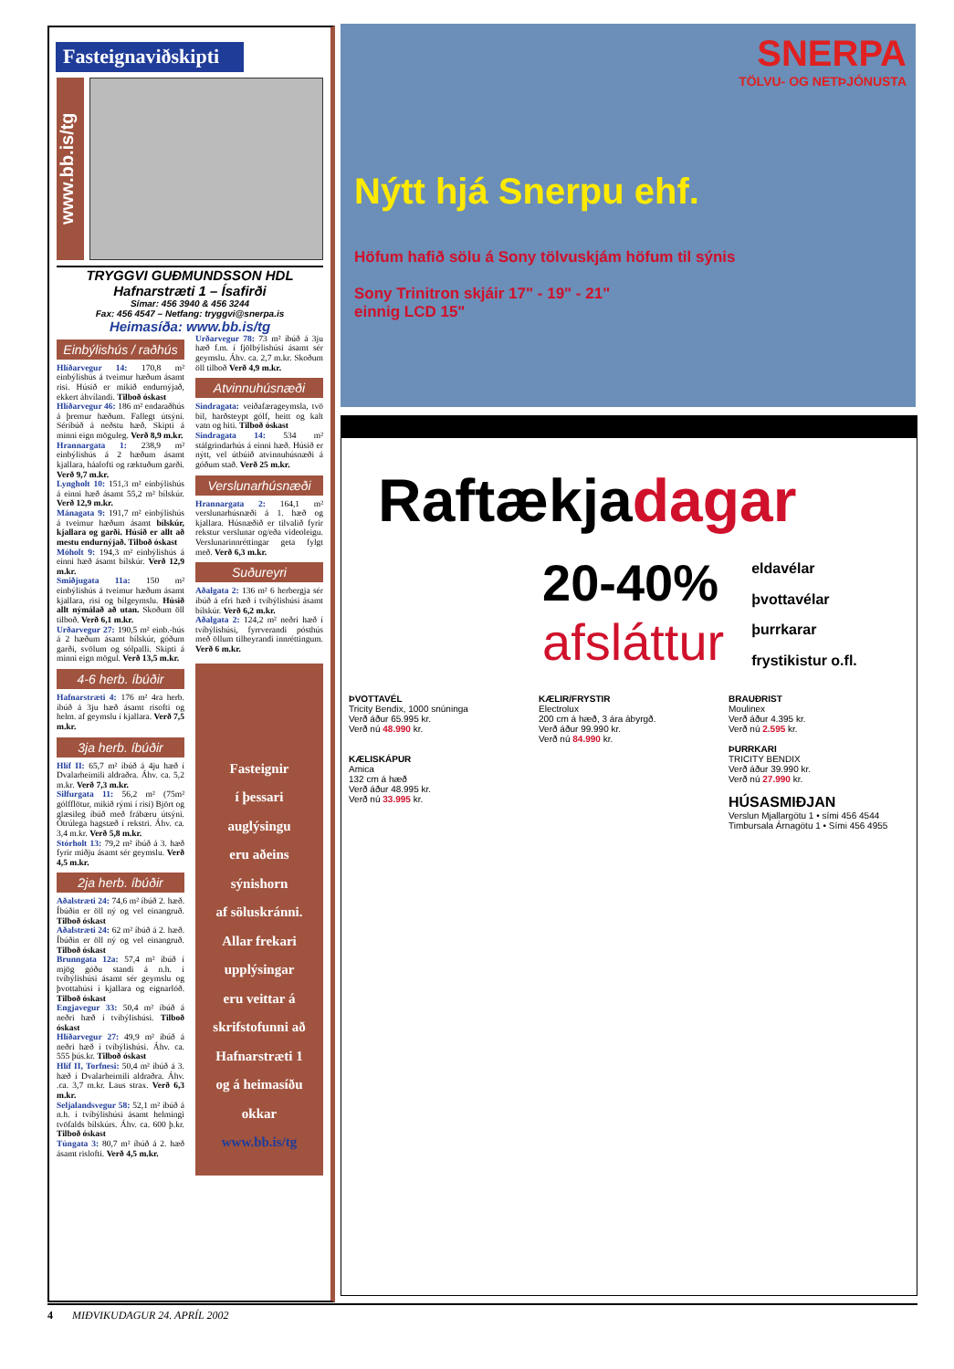Fasteignaviðskipti
www.bb.is/tg
TRYGGVI GUÐMUNDSSON HDL
Hafnarstræti 1 – Ísafirði
Símar: 456 3940 & 456 3244
Fax: 456 4547 – Netfang: tryggvi@snerpa.is
Heimasíða: www.bb.is/tg
Einbýlishús / raðhús
Hlíðarvegur 14: 170,8 m² einbýlishús á tveimur hæðum ásamt risi. Húsið er mikið endurnýjað, ekkert áhvílandi. Tilboð óskast
Hlíðarvegur 46: 186 m² endaraðhús á þremur hæðum. Fallegt útsýni. Séríbúð á neðstu hæð. Skipti á minni eign möguleg. Verð 8,9 m.kr.
Hrannargata 1: 238,9 m² einbýlishús á 2 hæðum ásamt kjallara, háalofti og ræktuðum garði. Verð 9,7 m.kr.
Lyngholt 10: 151,3 m² einbýlishús á einni hæð ásamt 55,2 m² bílskúr. Verð 12,9 m.kr.
Mánagata 9: 191,7 m² einbýlishús á tveimur hæðum ásamt bílskúr, kjallara og garði. Húsið er allt að mestu endurnýjað. Tilboð óskast
Móholt 9: 194,3 m² einbýlishús á einni hæð ásamt bílskúr. Verð 12,9 m.kr.
Smiðjugata 11a: 150 m² einbýlishús á tveimur hæðum ásamt kjallara, risi og bílgeymslu. Húsið allt nýmálað að utan. Skoðum öll tilboð. Verð 6,1 m.kr.
Urðarvegur 27: 190,5 m² einb.-hús á 2 hæðum ásamt bílskúr, góðum garði, svölum og sólpalli. Skipti á minni eign mögul. Verð 13,5 m.kr.
4-6 herb. íbúðir
Hafnarstræti 4: 176 m² 4ra herb. íbúð á 3ju hæð ásamt risofti og helm. af geymslu í kjallara. Verð 7,5 m.kr.
3ja herb. íbúðir
Hlíf II: 65,7 m² íbúð á 4ju hæð í Dvalarheimili aldraðra. Áhv. ca. 5,2 m.kr. Verð 7,3 m.kr.
Silfurgata 11: 56,2 m² (75m² gólfflötur, mikið rými í risi) Björt og glæsileg íbúð með frábæru útsýni. Ótrúlega hagstæð í rekstri. Áhv. ca. 3,4 m.kr. Verð 5,8 m.kr.
Stórholt 13: 79,2 m² íbúð á 3. hæð fyrir miðju ásamt sér geymslu. Verð 4,5 m.kr.
2ja herb. íbúðir
Aðalstræti 24: 74,6 m² íbúð 2. hæð. Íbúðin er öll ný og vel einangruð. Tilboð óskast
Aðalstræti 24: 62 m² íbúð á 2. hæð. Íbúðin er öll ný og vel einangruð. Tilboð óskast
Brunngata 12a: 57,4 m² íbúð í mjög góðu standi á n.h. í tvíbýlishúsi ásamt sér geymslu og þvottahúsi í kjallara og eignarlóð. Tilboð óskast
Engjavegur 33: 50,4 m² íbúð á neðri hæð í tvíbýlishúsi. Tilboð óskast
Hlíðarvegur 27: 49,9 m² íbúð á neðri hæð í tvíbýlishúsi. Áhv. ca. 555 þús.kr. Tilboð óskast
Hlíf II, Torfnesi: 50,4 m² íbúð á 3. hæð í Dvalarheimili aldraðra. Áhv. .ca. 3,7 m.kr. Laus strax. Verð 6,3 m.kr.
Seljalandsvegur 58: 52,1 m² íbúð á n.h. í tvíbýlishúsi ásamt helmingi tvöfalds bílskúrs. Áhv. ca. 600 þ.kr. Tilboð óskast
Túngata 3: 80,7 m² íbúð á 2. hæð ásamt rislofti. Verð 4,5 m.kr.
Urðarvegur 78: 73 m² íbúð á 3ju hæð f.m. í fjölbýlishúsi ásamt sér geymslu. Áhv. ca. 2,7 m.kr. Skoðum öll tilboð Verð 4,9 m.kr.
Atvinnuhúsnæði
Sindragata: veiðafærageymsla, tvö bil, harðsteypt gólf, heitt og kalt vatn og hiti. Tilboð óskast
Sindragata 14: 534 m² stálgrindarhús á einni hæð. Húsið er nýtt, vel útbúið atvinnuhúsnæði á góðum stað. Verð 25 m.kr.
Verslunarhúsnæði
Hrannargata 2: 164,1 m² verslunarhúsnæði á 1. hæð og kjallara. Húsnæðið er tilvalið fyrir rekstur verslunar og/eða videoleigu. Verslunarinnréttingar geta fylgt með. Verð 6,3 m.kr.
Suðureyri
Aðalgata 2: 136 m² 6 herbergja sér íbúð á efri hæð í tvíbýlishúsi ásamt bílskúr. Verð 6,2 m.kr.
Aðalgata 2: 124,2 m² neðri hæð í tvíbýlishúsi, fyrrverandi pósthús með öllum tilheyrandi innréttingum. Verð 6 m.kr.
Fasteignir
í þessari
auglýsingu
eru aðeins
sýnishorn
af söluskránni.
Allar frekari
upplýsingar
eru veittar á
skrifstofunni að
Hafnarstræti 1
og á heimasíðu
okkar
www.bb.is/tg
SNERPA
TÖLVU- OG NETÞJÓNUSTA
Nýtt hjá Snerpu ehf.
Höfum hafið sölu á Sony tölvuskjám höfum til sýnis
Sony Trinitron skjáir 17" - 19" - 21"
einnig LCD 15"
Raftækjadagar
20-40%
afsláttur
eldavélar
þvottavélar
þurrkarar
frystikistur o.fl.
ÞVOTTAVÉL
Tricity Bendix, 1000 snúninga
Verð áður 65.995 kr.
Verð nú 48.990 kr.
KÆLISKÁPUR
Amica
132 cm á hæð
Verð áður 48.995 kr.
Verð nú 33.995 kr.
KÆLIR/FRYSTIR
Electrolux
200 cm á hæð, 3 ára ábyrgð.
Verð áður 99.990 kr.
Verð nú 84.990 kr.
BRAUÐRIST
Moulinex
Verð áður 4.395 kr.
Verð nú 2.595 kr.
ÞURRKARI
TRICITY BENDIX
Verð áður 39.990 kr.
Verð nú 27.990 kr.
HÚSASMIÐJAN
Verslun Mjallargötu 1 • sími 456 4544
Timbursala Árnagötu 1 • Sími 456 4955
4 MIÐVIKUDAGUR 24. APRÍL 2002